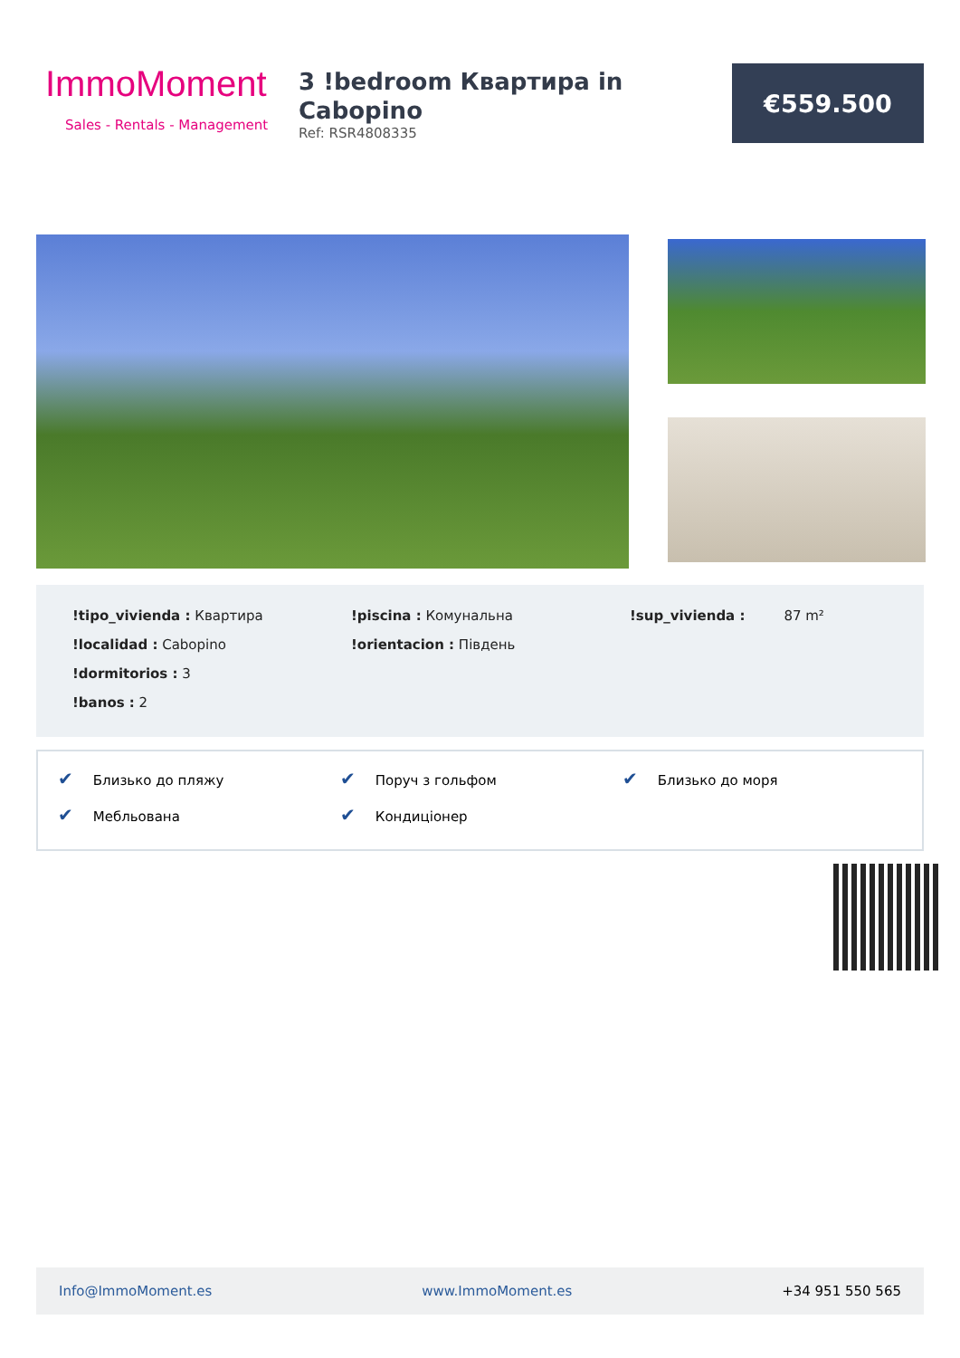ImmoMoment
Sales - Rentals - Management
3 !bedroom Квартира in Cabopino
Ref: RSR4808335
€559.500
!tipo_vivienda : Квартира
!localidad : Cabopino
!dormitorios : 3
!banos : 2
!piscina : Комунальна
!orientacion : Південь
!sup_vivienda : 87 m²
✔ Близько до пляжу
✔ Мебльована
✔ Поруч з гольфом
✔ Кондиціонер
✔ Близько до моря
Info@ImmoMoment.es www.ImmoMoment.es +34 951 550 565